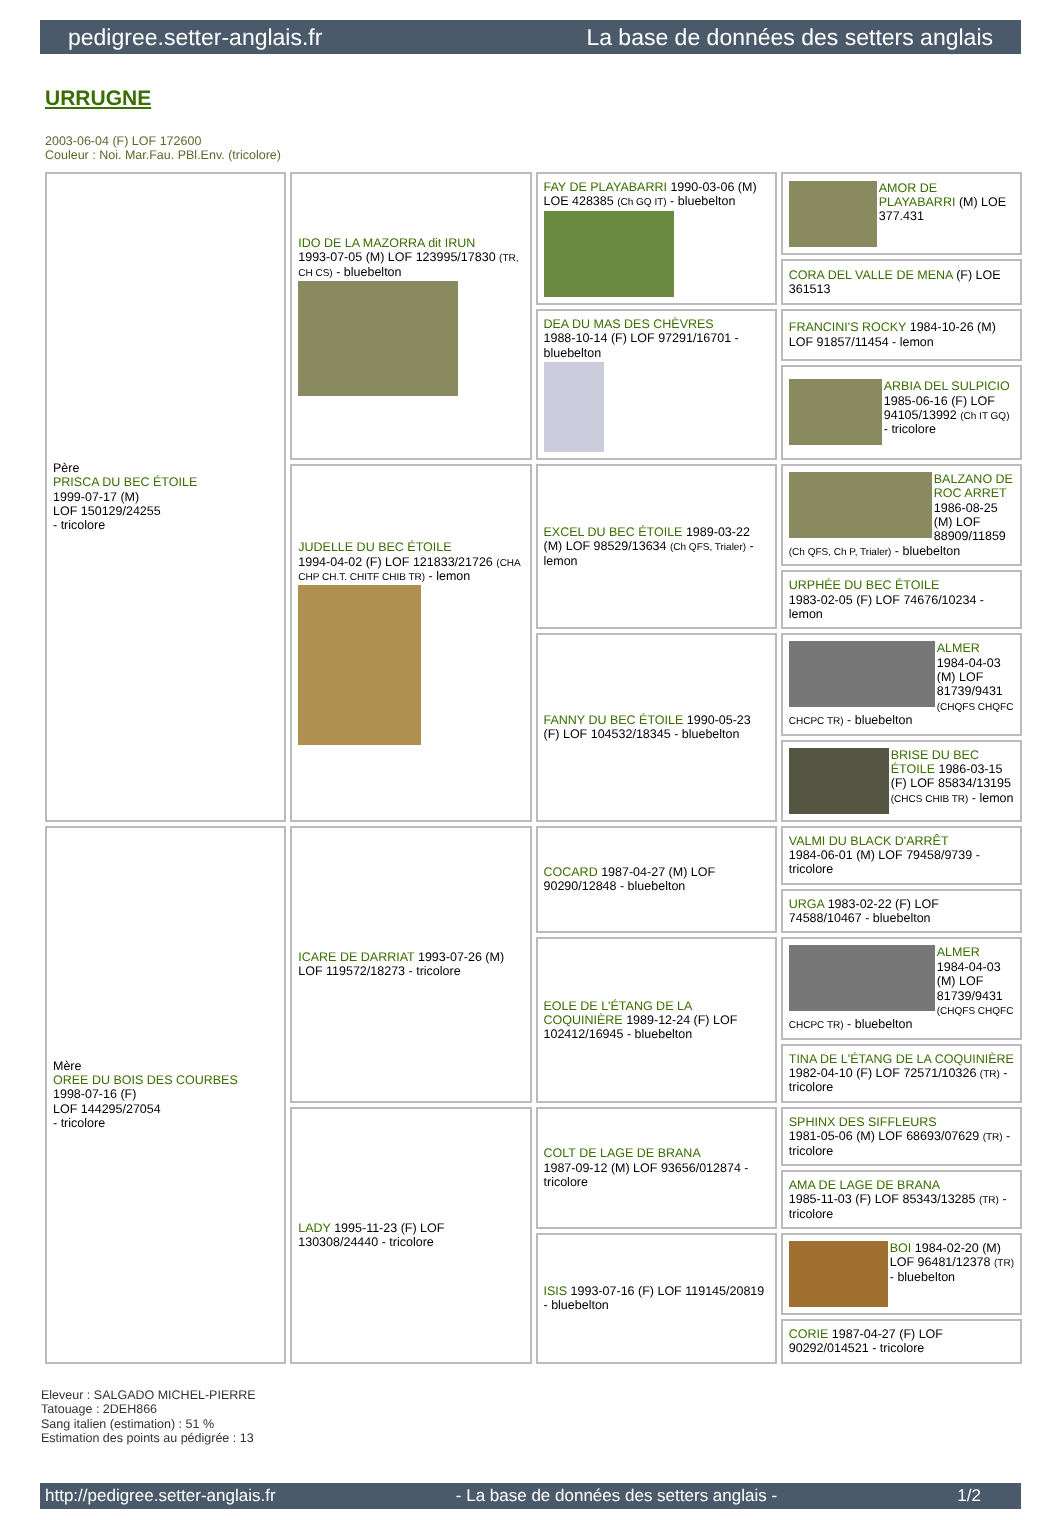pedigree.setter-anglais.fr La base de données des setters anglais
URRUGNE
2003-06-04 (F) LOF 172600
Couleur : Noi. Mar.Fau. PBl.Env. (tricolore)
| Père PRISCA DU BEC ÉTOILE 1999-07-17 (M) LOF 150129/24255 - tricolore | IDO DE LA MAZORRA dit IRUN 1993-07-05 (M) LOF 123995/17830 (TR, CH CS) - bluebelton | FAY DE PLAYABARRI 1990-03-06 (M) LOE 428385 (Ch GQ IT) - bluebelton | AMOR DE PLAYABARRI (M) LOE 377.431 |
| | | | CORA DEL VALLE DE MENA (F) LOE 361513 |
| | | DEA DU MAS DES CHÈVRES 1988-10-14 (F) LOF 97291/16701 - bluebelton | FRANCINI'S ROCKY 1984-10-26 (M) LOF 91857/11454 - lemon |
| | | | ARBIA DEL SULPICIO 1985-06-16 (F) LOF 94105/13992 (Ch IT GQ) - tricolore |
| | JUDELLE DU BEC ÉTOILE 1994-04-02 (F) LOF 121833/21726 (CHA CHP CH.T. CHITF CHIB TR) - lemon | EXCEL DU BEC ÉTOILE 1989-03-22 (M) LOF 98529/13634 (Ch QFS, Trialer) - lemon | BALZANO DE ROC ARRET 1986-08-25 (M) LOF 88909/11859 (Ch QFS, Ch P, Trialer) - bluebelton |
| | | | URPHÉE DU BEC ÉTOILE 1983-02-05 (F) LOF 74676/10234 - lemon |
| | | FANNY DU BEC ÉTOILE 1990-05-23 (F) LOF 104532/18345 - bluebelton | ALMER 1984-04-03 (M) LOF 81739/9431 (CHQFS CHQFC CHCPC TR) - bluebelton |
| | | | BRISE DU BEC ÉTOILE 1986-03-15 (F) LOF 85834/13195 (CHCS CHIB TR) - lemon |
| Mère OREE DU BOIS DES COURBES 1998-07-16 (F) LOF 144295/27054 - tricolore | ICARE DE DARRIAT 1993-07-26 (M) LOF 119572/18273 - tricolore | COCARD 1987-04-27 (M) LOF 90290/12848 - bluebelton | VALMI DU BLACK D'ARRÊT 1984-06-01 (M) LOF 79458/9739 - tricolore |
| | | | URGA 1983-02-22 (F) LOF 74588/10467 - bluebelton |
| | | EOLE DE L'ÉTANG DE LA COQUINIÈRE 1989-12-24 (F) LOF 102412/16945 - bluebelton | ALMER 1984-04-03 (M) LOF 81739/9431 (CHQFS CHQFC CHCPC TR) - bluebelton |
| | | | TINA DE L'ÉTANG DE LA COQUINIÈRE 1982-04-10 (F) LOF 72571/10326 (TR) - tricolore |
| | LADY 1995-11-23 (F) LOF 130308/24440 - tricolore | COLT DE LAGE DE BRANA 1987-09-12 (M) LOF 93656/012874 - tricolore | SPHINX DES SIFFLEURS 1981-05-06 (M) LOF 68693/07629 (TR) - tricolore |
| | | | AMA DE LAGE DE BRANA 1985-11-03 (F) LOF 85343/13285 (TR) - tricolore |
| | | ISIS 1993-07-16 (F) LOF 119145/20819 - bluebelton | BOI 1984-02-20 (M) LOF 96481/12378 (TR) - bluebelton |
| | | | CORIE 1987-04-27 (F) LOF 90292/014521 - tricolore |
Eleveur : SALGADO MICHEL-PIERRE
Tatouage : 2DEH866
Sang italien (estimation) : 51 %
Estimation des points au pédigrée : 13
http://pedigree.setter-anglais.fr - La base de données des setters anglais - 1/2